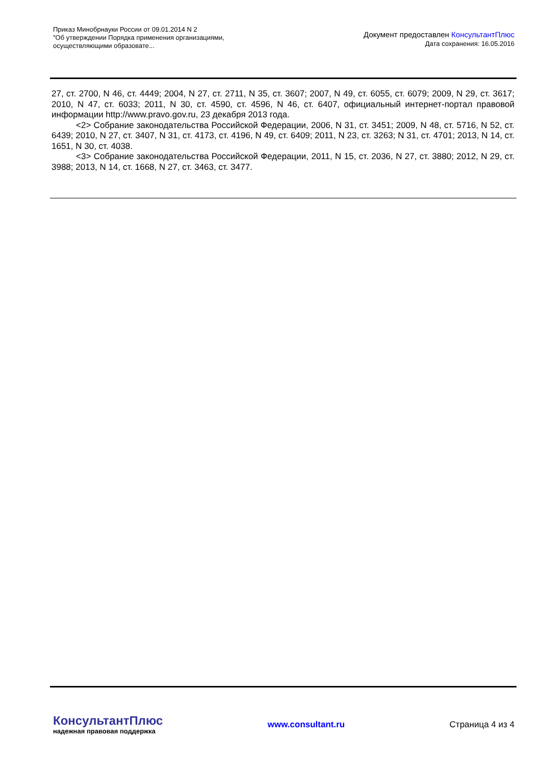Приказ Минобрнауки России от 09.01.2014 N 2
"Об утверждении Порядка применения организациями,
осуществляющими образовате...
Документ предоставлен КонсультантПлюс
Дата сохранения: 16.05.2016
27, ст. 2700, N 46, ст. 4449; 2004, N 27, ст. 2711, N 35, ст. 3607; 2007, N 49, ст. 6055, ст. 6079; 2009, N 29, ст. 3617; 2010, N 47, ст. 6033; 2011, N 30, ст. 4590, ст. 4596, N 46, ст. 6407, официальный интернет-портал правовой информации http://www.pravo.gov.ru, 23 декабря 2013 года.
<2> Собрание законодательства Российской Федерации, 2006, N 31, ст. 3451; 2009, N 48, ст. 5716, N 52, ст. 6439; 2010, N 27, ст. 3407, N 31, ст. 4173, ст. 4196, N 49, ст. 6409; 2011, N 23, ст. 3263; N 31, ст. 4701; 2013, N 14, ст. 1651, N 30, ст. 4038.
<3> Собрание законодательства Российской Федерации, 2011, N 15, ст. 2036, N 27, ст. 3880; 2012, N 29, ст. 3988; 2013, N 14, ст. 1668, N 27, ст. 3463, ст. 3477.
КонсультантПлюс
надежная правовая поддержка
www.consultant.ru Страница 4 из 4